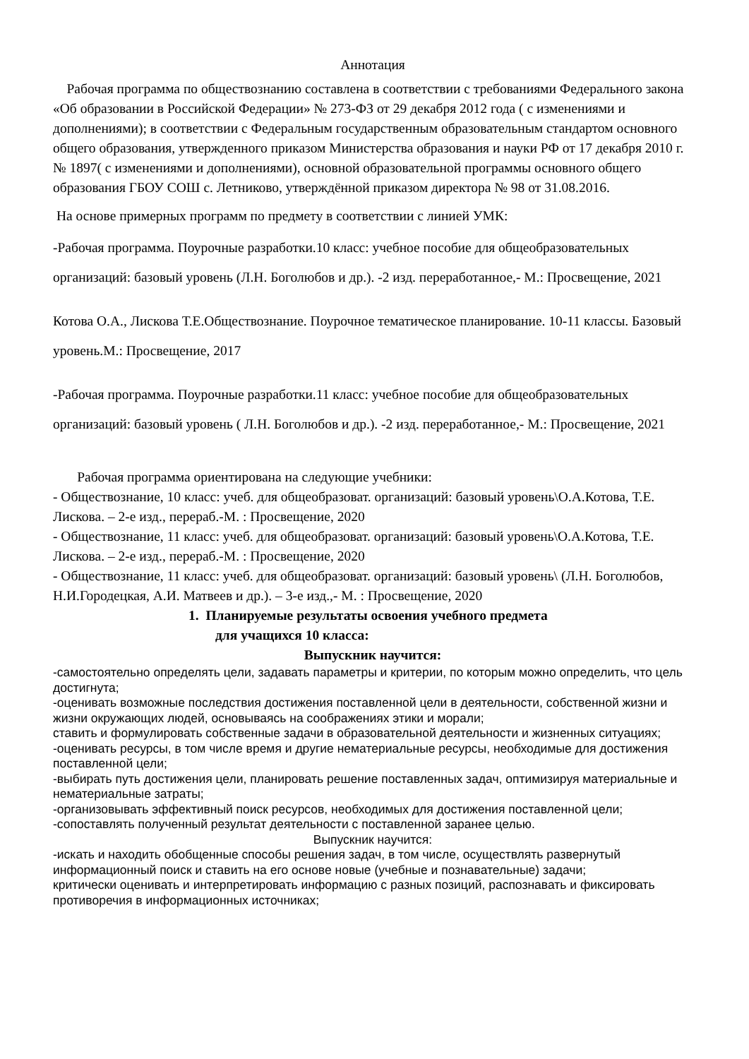Аннотация
Рабочая программа по обществознанию составлена в соответствии с требованиями Федерального закона «Об образовании в Российской Федерации» № 273-ФЗ от 29 декабря 2012 года ( с изменениями и дополнениями); в соответствии с Федеральным государственным образовательным стандартом основного общего образования, утвержденного приказом Министерства образования и науки РФ от 17 декабря 2010 г. № 1897( с изменениями и дополнениями), основной образовательной программы основного общего образования ГБОУ СОШ с. Летниково, утверждённой приказом директора № 98 от 31.08.2016.
На основе примерных программ по предмету в соответствии с линией УМК:
-Рабочая программа. Поурочные разработки.10 класс: учебное пособие для общеобразовательных организаций: базовый уровень (Л.Н. Боголюбов и др.). -2 изд. переработанное,- М.: Просвещение, 2021
Котова О.А., Лискова Т.Е.Обществознание. Поурочное тематическое планирование. 10-11 классы. Базовый уровень.М.: Просвещение, 2017
-Рабочая программа. Поурочные разработки.11 класс: учебное пособие для общеобразовательных организаций: базовый уровень ( Л.Н. Боголюбов и др.). -2 изд. переработанное,- М.: Просвещение, 2021
Рабочая программа ориентирована на следующие учебники:
- Обществознание, 10 класс: учеб. для общеобразоват. организаций: базовый уровень\О.А.Котова, Т.Е. Лискова. – 2-е изд., перераб.-М. : Просвещение, 2020
- Обществознание, 11 класс: учеб. для общеобразоват. организаций: базовый уровень\О.А.Котова, Т.Е. Лискова. – 2-е изд., перераб.-М. : Просвещение, 2020
- Обществознание, 11 класс: учеб. для общеобразоват. организаций: базовый уровень\ (Л.Н. Боголюбов, Н.И.Городецкая, А.И. Матвеев и др.). – 3-е изд.,- М. : Просвещение, 2020
1. Планируемые результаты освоения учебного предмета
для учащихся 10 класса:
Выпускник научится:
-самостоятельно определять цели, задавать параметры и критерии, по которым можно определить, что цель достигнута;
-оценивать возможные последствия достижения поставленной цели в деятельности, собственной жизни и жизни окружающих людей, основываясь на соображениях этики и морали;
ставить и формулировать собственные задачи в образовательной деятельности и жизненных ситуациях;
-оценивать ресурсы, в том числе время и другие нематериальные ресурсы, необходимые для достижения поставленной цели;
-выбирать путь достижения цели, планировать решение поставленных задач, оптимизируя материальные и нематериальные затраты;
-организовывать эффективный поиск ресурсов, необходимых для достижения поставленной цели;
-сопоставлять полученный результат деятельности с поставленной заранее целью.
Выпускник научится:
-искать и находить обобщенные способы решения задач, в том числе, осуществлять развернутый информационный поиск и ставить на его основе новые (учебные и познавательные) задачи;
критически оценивать и интерпретировать информацию с разных позиций, распознавать и фиксировать противоречия в информационных источниках;